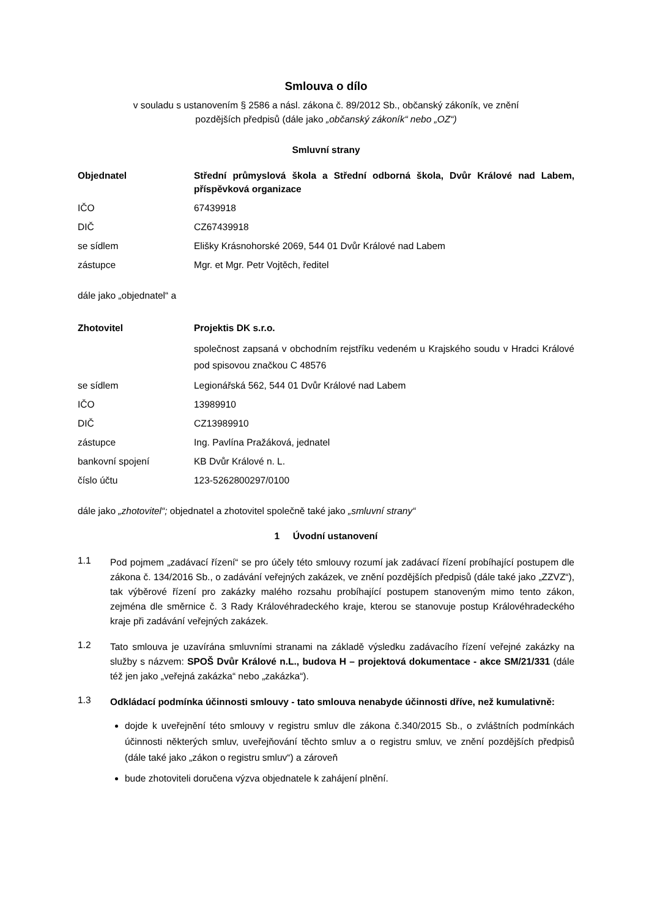Smlouva o dílo
v souladu s ustanovením § 2586 a násl. zákona č. 89/2012 Sb., občanský zákoník, ve znění
pozdějších předpisů (dále jako „občanský zákoník“ nebo „OZ“)
Smluvní strany
| Objednatel | Střední průmyslová škola a Střední odborná škola, Dvůr Králové nad Labem, příspěvková organizace |
| IČO | 67439918 |
| DIČ | CZ67439918 |
| se sídlem | Elišky Krásnohorské 2069, 544 01 Dvůr Králové nad Labem |
| zástupce | Mgr. et Mgr. Petr Vojtěch, ředitel |
dále jako „objednatel“ a
| Zhotovitel | Projektis DK s.r.o. |
| | společnost zapsaná v obchodním rejstříku vedeném u Krajského soudu v Hradci Králové pod spisovou značkou C 48576 |
| se sídlem | Legionářská 562, 544 01 Dvůr Králové nad Labem |
| IČO | 13989910 |
| DIČ | CZ13989910 |
| zástupce | Ing. Pavlína Pražáková, jednatel |
| bankovní spojení | KB Dvůr Králové n. L. |
| číslo účtu | 123-5262800297/0100 |
dále jako „zhotovitel“; objednatel a zhotovitel společně také jako „smluvní strany“
1 Úvodní ustanovení
1.1
Pod pojmem „zadávací řízení“ se pro účely této smlouvy rozumí jak zadávací řízení probíhající postupem dle zákona č. 134/2016 Sb., o zadávání veřejných zakázek, ve znění pozdějších předpisů (dále také jako „ZZVZ“), tak výběrové řízení pro zakázky malého rozsahu probíhající postupem stanoveným mimo tento zákon, zejména dle směrnice č. 3 Rady Královéhradeckého kraje, kterou se stanovuje postup Královéhradeckého kraje při zadávání veřejných zakázek.
1.2
Tato smlouva je uzavírána smluvními stranami na základě výsledku zadávacího řízení veřejné zakázky na služby s názvem: SPOŠ Dvůr Králové n.L., budova H – projektová dokumentace - akce SM/21/331 (dále též jen jako „veřejná zakázka“ nebo „zakázka“).
1.3
Odkládací podmínka účinnosti smlouvy - tato smlouva nenabyde účinnosti dříve, než kumulativně:
dojde k uveřejnění této smlouvy v registru smluv dle zákona č.340/2015 Sb., o zvláštních podmínkách účinnosti některých smluv, uveřejňování těchto smluv a o registru smluv, ve znění pozdějších předpisů (dále také jako „zákon o registru smluv“) a zároveň
bude zhotoviteli doručena výzva objednatele k zahájení plnění.